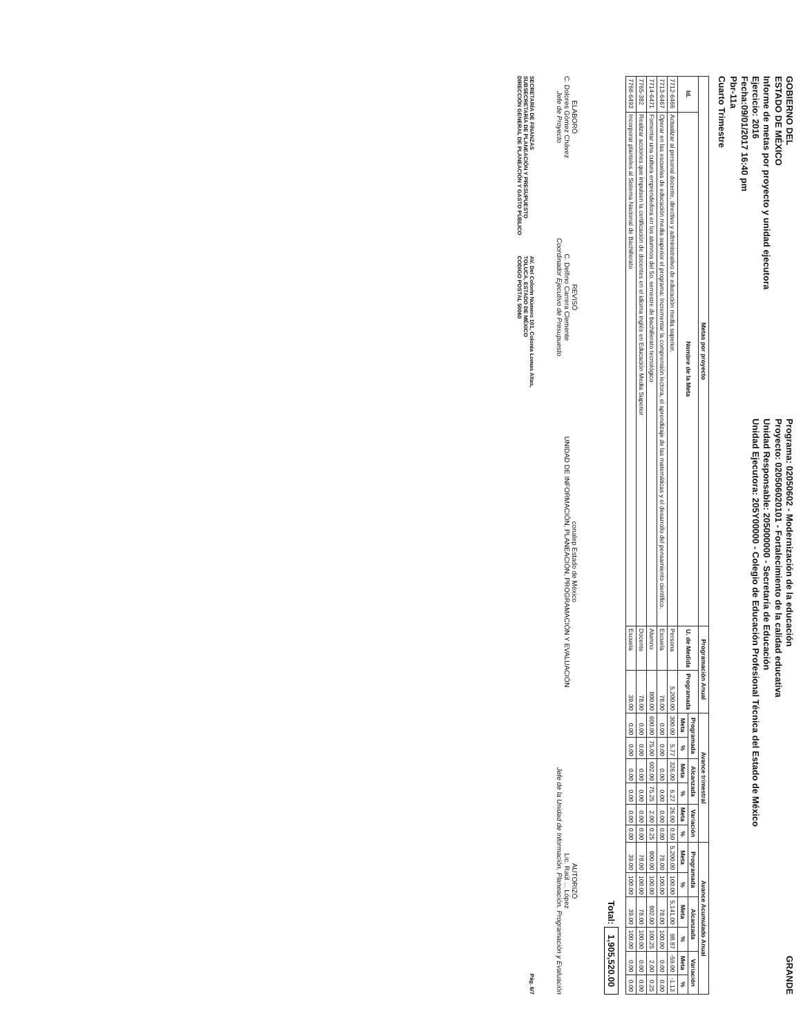GOBIERNO DEL
ESTADO DE MÉXICO
Informe de metas por proyecto y unidad ejecutora
Ejercicio: 2016
Fecha:09/01/2017 16:40 pm
Pbr-11a
Cuarto Trimestre
Programa: 02050602 - Modernización de la educación
Proyecto: 020506020101 - Fortalecimiento de la calidad educativa
Unidad Responsable: 205000000 - Secretaría de Educación
Unidad Ejecutora: 205Y00000 - Colegio de Educación Profesional Técnica del Estado de México
GRANDE
| Metas por proyecto | | Programación Anual | | Avance trimestral | | | | | | Avance Acumulado Anual | | | | | |
| --- | --- | --- | --- | --- | --- | --- | --- | --- | --- | --- | --- | --- | --- | --- | --- |
| Id. | Nombre de la Meta | U. de Medida | Programada | Programada | | Alcanzada | | Variación | | Programada | | Alcanzada | | Variación | |
| | | | | Meta | % | Meta | % | Meta | % | Meta | % | Meta | % | Meta | % |
| 7712-6466 | Actualizar al personal docente, directivo y administrativo de educación media superior. | Persona | 5,200.00 | 300.00 | 5.77 | 326.00 | 6.27 | 26.00 | 0.50 | 5,200.00 | 100.00 | 5,141.00 | 98.87 | -59.00 | -1.13 |
| 7713-6467 | Operar en las escuelas de educación media superior el programa: Incrementar la comprensión lectora, el aprendizaje de las matemáticas y el desarrollo del pensamiento científico. | Escuela | 78.00 | 0.00 | 0.00 | 0.00 | 0.00 | 0.00 | 0.00 | 78.00 | 100.00 | 78.00 | 100.00 | 0.00 | 0.00 |
| 7714-6471 | Fomentar una cultura emprendedora en los alumnos del 5o. semestre de bachillerato tecnológico | Alumno | 800.00 | 600.00 | 75.00 | 602.00 | 75.25 | 2.00 | 0.25 | 800.00 | 100.00 | 802.00 | 100.25 | 2.00 | 0.25 |
| 7765-382 | Realizar acciones que impulsen la certificación de docentes en el idioma inglés en Educación Media Superior | Docente | 78.00 | 0.00 | 0.00 | 0.00 | 0.00 | 0.00 | 0.00 | 78.00 | 100.00 | 78.00 | 100.00 | 0.00 | 0.00 |
| 7766-6493 | Incorporar planteles al Sistema Nacional de Bachillerato | Escuela | 39.00 | 0.00 | 0.00 | 0.00 | 0.00 | 0.00 | 0.00 | 39.00 | 100.00 | 39.00 | 100.00 | 0.00 | 0.00 |
Total: 1,905,520.00
ELABORÓ
C. Dolores Gómez Chávez
Jefe de Proyecto
REVISÓ
C. Delfino Carrera Clemente
Coordinador Ejecutivo de Presupuesto
conalep Estado de México
UNIDAD DE INFORMACIÓN, PLANEACIÓN, PROGRAMACIÓN Y EVALUACIÓN
AUTORIZÓ
Lic. Raúl ... López
Jefe de la Unidad de Información, Planeación, Programación y Evaluación
SECRETARÍA DE FINANZAS
SUBSECRETARÍA DE PLANEACIÓN Y PRESUPUESTO
DIRECCIÓN GENERAL DE PLANEACIÓN Y GASTO PÚBLICO
AV. Del Colorín Número 101, Colonia Lomas Altas,
TOLUCA, ESTADO DE MÉXICO
CODIGO POSTAL 50060
Pág. 6/7